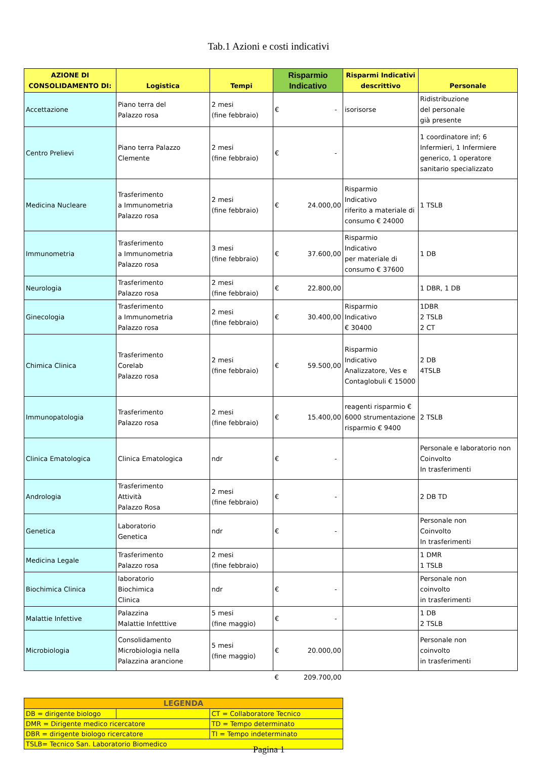Tab.1 Azioni e costi indicativi
| AZIONE DI CONSOLIDAMENTO DI: | Logistica | Tempi | Risparmio Indicativo | Risparmi Indicativi descrittivo | Personale |
| --- | --- | --- | --- | --- | --- |
| Accettazione | Piano terra del Palazzo rosa | 2 mesi (fine febbraio) | € - | isorisorse | Ridistribuzione del personale già presente |
| Centro Prelievi | Piano terra Palazzo Clemente | 2 mesi (fine febbraio) | € - | | 1 coordinatore inf; 6 Infermieri, 1 Infermiere generico, 1 operatore sanitario specializzato |
| Medicina Nucleare | Trasferimento a Immunometria Palazzo rosa | 2 mesi (fine febbraio) | € 24.000,00 | Risparmio Indicativo riferito a materiale di consumo € 24000 | 1 TSLB |
| Immunometria | Trasferimento a Immunometria Palazzo rosa | 3 mesi (fine febbraio) | € 37.600,00 | Risparmio Indicativo per materiale di consumo € 37600 | 1 DB |
| Neurologia | Trasferimento Palazzo rosa | 2 mesi (fine febbraio) | € 22.800,00 | | 1 DBR, 1 DB |
| Ginecologia | Trasferimento a Immunometria Palazzo rosa | 2 mesi (fine febbraio) | € 30.400,00 | Risparmio Indicativo € 30400 | 1DBR 2 TSLB 2 CT |
| Chimica Clinica | Trasferimento Corelab Palazzo rosa | 2 mesi (fine febbraio) | € 59.500,00 | Risparmio Indicativo Analizzatore, Ves e Contaglobuli € 15000 | 2 DB 4TSLB |
| Immunopatologia | Trasferimento Palazzo rosa | 2 mesi (fine febbraio) | € 15.400,00 | reagenti risparmio € 6000 strumentazione risparmio € 9400 | 2 TSLB |
| Clinica Ematologica | Clinica Ematologica | ndr | € - | | Personale e laboratorio non Coinvolto In trasferimenti |
| Andrologia | Trasferimento Attività Palazzo Rosa | 2 mesi (fine febbraio) | € - | | 2 DB TD |
| Genetica | Laboratorio Genetica | ndr | € - | | Personale non Coinvolto In trasferimenti |
| Medicina Legale | Trasferimento Palazzo rosa | 2 mesi (fine febbraio) | | | 1 DMR 1 TSLB |
| Biochimica Clinica | laboratorio Biochimica Clinica | ndr | € - | | Personale non coinvolto in trasferimenti |
| Malattie Infettive | Palazzina Malattie Infetttive | 5 mesi (fine maggio) | € - | | 1 DB 2 TSLB |
| Microbiologia | Consolidamento Microbiologia nella Palazzina arancione | 5 mesi (fine maggio) | € 20.000,00 | | Personale non coinvolto in trasferimenti |
| | | | € 209.700,00 | | |
| LEGENDA | | |
| --- | --- | --- |
| DB = dirigente biologo | | CT = Collaboratore Tecnico |
| DMR = Dirigente medico ricercatore | | TD = Tempo determinato |
| DBR = dirigente biologo ricercatore | | TI = Tempo indeterminato |
| TSLB= Tecnico San. Laboratorio Biomedico | | |
Pagina 1